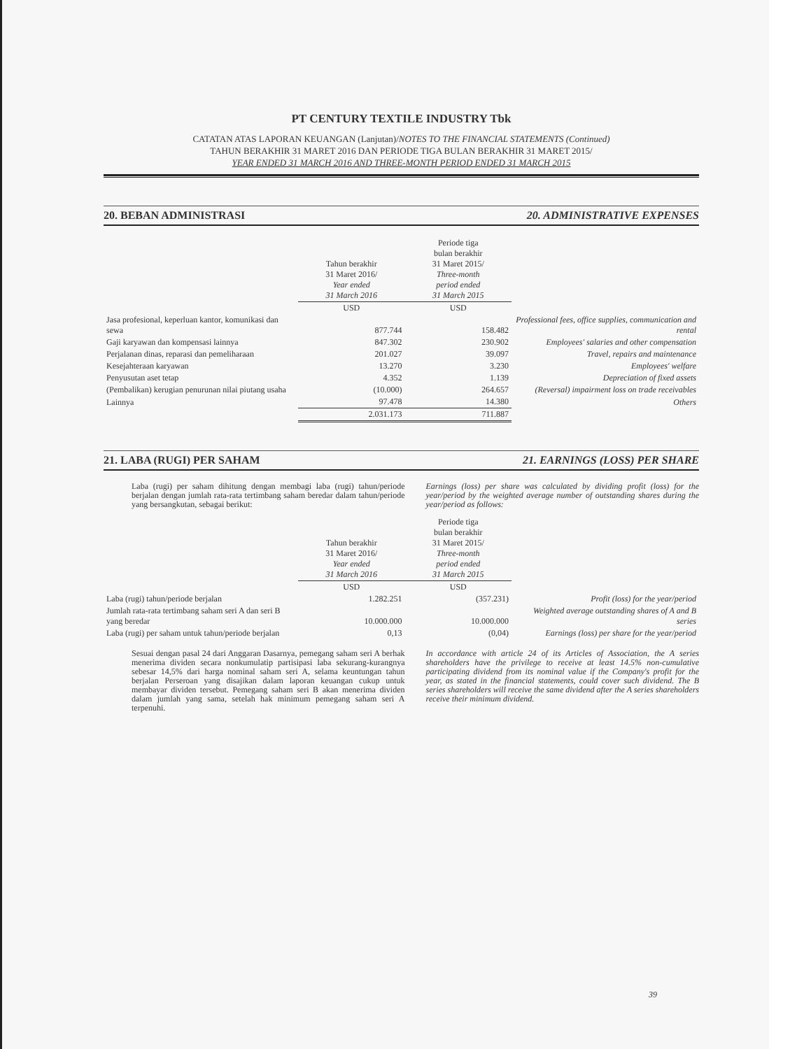PT CENTURY TEXTILE INDUSTRY Tbk
CATATAN ATAS LAPORAN KEUANGAN (Lanjutan)/NOTES TO THE FINANCIAL STATEMENTS (Continued)
TAHUN BERAKHIR 31 MARET 2016 DAN PERIODE TIGA BULAN BERAKHIR 31 MARET 2015/
YEAR ENDED 31 MARCH 2016 AND THREE-MONTH PERIOD ENDED 31 MARCH 2015
20. BEBAN ADMINISTRASI 20. ADMINISTRATIVE EXPENSES
| | Tahun berakhir 31 Maret 2016/ Year ended 31 March 2016 | Periode tiga bulan berakhir 31 Maret 2015/ Three-month period ended 31 March 2015 | |
| --- | --- | --- | --- |
| | USD | USD | |
| Jasa profesional, keperluan kantor, komunikasi dan sewa | 877.744 | 158.482 | Professional fees, office supplies, communication and rental |
| Gaji karyawan dan kompensasi lainnya | 847.302 | 230.902 | Employees' salaries and other compensation |
| Perjalanan dinas, reparasi dan pemeliharaan | 201.027 | 39.097 | Travel, repairs and maintenance |
| Kesejahteraan karyawan | 13.270 | 3.230 | Employees' welfare |
| Penyusutan aset tetap | 4.352 | 1.139 | Depreciation of fixed assets |
| (Pembalikan) kerugian penurunan nilai piutang usaha | (10.000) | 264.657 | (Reversal) impairment loss on trade receivables |
| Lainnya | 97.478 | 14.380 | Others |
| | 2.031.173 | 711.887 | |
21. LABA (RUGI) PER SAHAM 21. EARNINGS (LOSS) PER SHARE
Laba (rugi) per saham dihitung dengan membagi laba (rugi) tahun/periode berjalan dengan jumlah rata-rata tertimbang saham beredar dalam tahun/periode yang bersangkutan, sebagai berikut:
Earnings (loss) per share was calculated by dividing profit (loss) for the year/period by the weighted average number of outstanding shares during the year/period as follows:
| | Tahun berakhir 31 Maret 2016/ Year ended 31 March 2016 | Periode tiga bulan berakhir 31 Maret 2015/ Three-month period ended 31 March 2015 | |
| --- | --- | --- | --- |
| | USD | USD | |
| Laba (rugi) tahun/periode berjalan | 1.282.251 | (357.231) | Profit (loss) for the year/period |
| Jumlah rata-rata tertimbang saham seri A dan seri B yang beredar | 10.000.000 | 10.000.000 | Weighted average outstanding shares of A and B series |
| Laba (rugi) per saham untuk tahun/periode berjalan | 0,13 | (0,04) | Earnings (loss) per share for the year/period |
Sesuai dengan pasal 24 dari Anggaran Dasarnya, pemegang saham seri A berhak menerima dividen secara nonkumulatip partisipasi laba sekurang-kurangnya sebesar 14,5% dari harga nominal saham seri A, selama keuntungan tahun berjalan Perseroan yang disajikan dalam laporan keuangan cukup untuk membayar dividen tersebut. Pemegang saham seri B akan menerima dividen dalam jumlah yang sama, setelah hak minimum pemegang saham seri A terpenuhi.
In accordance with article 24 of its Articles of Association, the A series shareholders have the privilege to receive at least 14.5% non-cumulative participating dividend from its nominal value if the Company's profit for the year, as stated in the financial statements, could cover such dividend. The B series shareholders will receive the same dividend after the A series shareholders receive their minimum dividend.
39